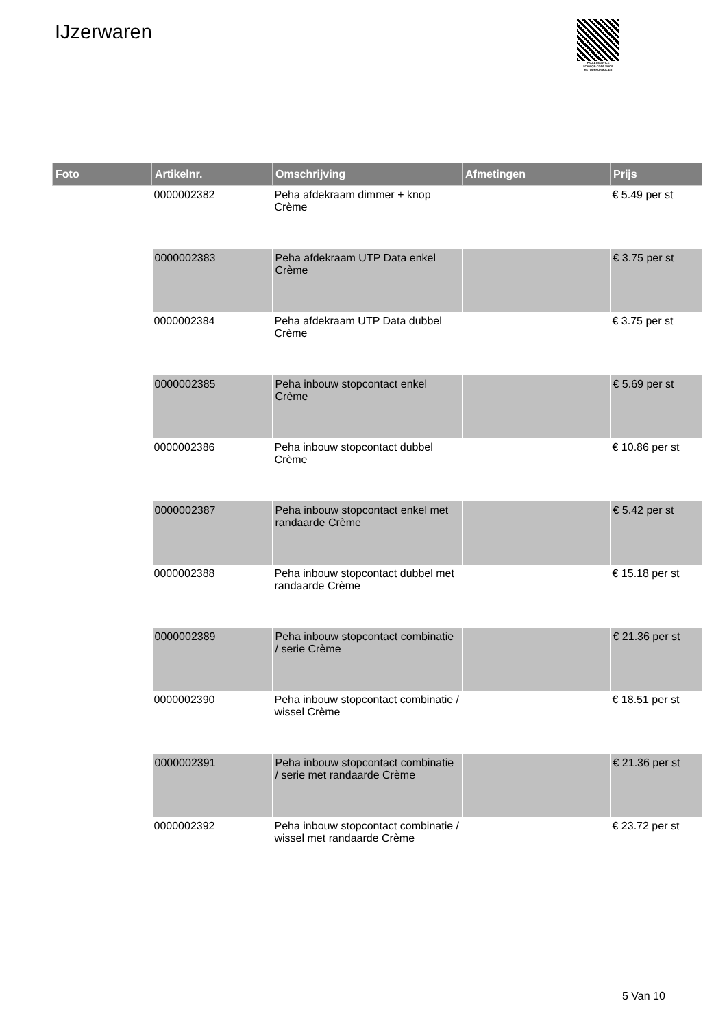IJzerwaren
PALLETSERVICE
SCAN QR-CODE VOOR
RETOURFORMULIER
| Foto | Artikelnr. | Omschrijving | Afmetingen | Prijs |
| --- | --- | --- | --- | --- |
| | 0000002382 | Peha afdekraam dimmer + knop Crème | | € 5.49 per st |
| | 0000002383 | Peha afdekraam UTP Data enkel Crème | | € 3.75 per st |
| | 0000002384 | Peha afdekraam UTP Data dubbel Crème | | € 3.75 per st |
| | 0000002385 | Peha inbouw stopcontact enkel Crème | | € 5.69 per st |
| | 0000002386 | Peha inbouw stopcontact dubbel Crème | | € 10.86 per st |
| | 0000002387 | Peha inbouw stopcontact enkel met randaarde Crème | | € 5.42 per st |
| | 0000002388 | Peha inbouw stopcontact dubbel met randaarde Crème | | € 15.18 per st |
| | 0000002389 | Peha inbouw stopcontact combinatie / serie Crème | | € 21.36 per st |
| | 0000002390 | Peha inbouw stopcontact combinatie / wissel Crème | | € 18.51 per st |
| | 0000002391 | Peha inbouw stopcontact combinatie / serie met randaarde Crème | | € 21.36 per st |
| | 0000002392 | Peha inbouw stopcontact combinatie / wissel met randaarde Crème | | € 23.72 per st |
5 Van 10